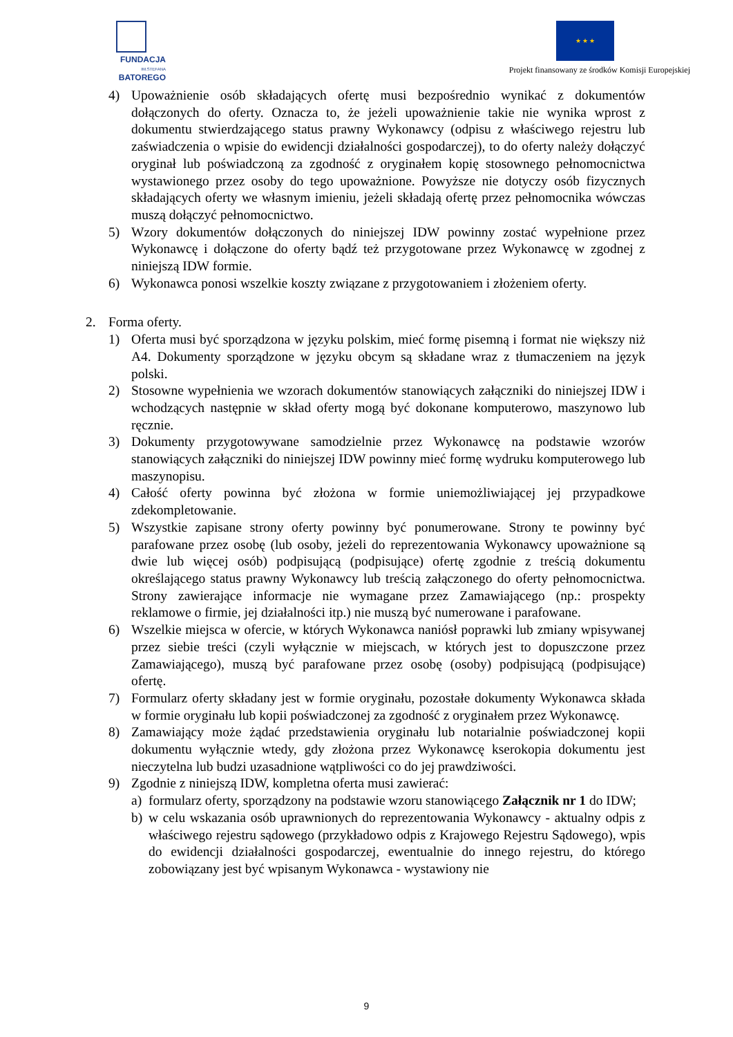FUNDACJA
IM.STEFANA BATOREGO
★ ★ ★
Projekt finansowany ze środków Komisji Europejskiej
4) Upoważnienie osób składających ofertę musi bezpośrednio wynikać z dokumentów dołączonych do oferty. Oznacza to, że jeżeli upoważnienie takie nie wynika wprost z dokumentu stwierdzającego status prawny Wykonawcy (odpisu z właściwego rejestru lub zaświadczenia o wpisie do ewidencji działalności gospodarczej), to do oferty należy dołączyć oryginał lub poświadczoną za zgodność z oryginałem kopię stosownego pełnomocnictwa wystawionego przez osoby do tego upoważnione. Powyższe nie dotyczy osób fizycznych składających oferty we własnym imieniu, jeżeli składają ofertę przez pełnomocnika wówczas muszą dołączyć pełnomocnictwo.
5) Wzory dokumentów dołączonych do niniejszej IDW powinny zostać wypełnione przez Wykonawcę i dołączone do oferty bądź też przygotowane przez Wykonawcę w zgodnej z niniejszą IDW formie.
6) Wykonawca ponosi wszelkie koszty związane z przygotowaniem i złożeniem oferty.
2. Forma oferty.
1) Oferta musi być sporządzona w języku polskim, mieć formę pisemną i format nie większy niż A4. Dokumenty sporządzone w języku obcym są składane wraz z tłumaczeniem na język polski.
2) Stosowne wypełnienia we wzorach dokumentów stanowiących załączniki do niniejszej IDW i wchodzących następnie w skład oferty mogą być dokonane komputerowo, maszynowo lub ręcznie.
3) Dokumenty przygotowywane samodzielnie przez Wykonawcę na podstawie wzorów stanowiących załączniki do niniejszej IDW powinny mieć formę wydruku komputerowego lub maszynopisu.
4) Całość oferty powinna być złożona w formie uniemożliwiającej jej przypadkowe zdekompletowanie.
5) Wszystkie zapisane strony oferty powinny być ponumerowane. Strony te powinny być parafowane przez osobę (lub osoby, jeżeli do reprezentowania Wykonawcy upoważnione są dwie lub więcej osób) podpisującą (podpisujące) ofertę zgodnie z treścią dokumentu określającego status prawny Wykonawcy lub treścią załączonego do oferty pełnomocnictwa. Strony zawierające informacje nie wymagane przez Zamawiającego (np.: prospekty reklamowe o firmie, jej działalności itp.) nie muszą być numerowane i parafowane.
6) Wszelkie miejsca w ofercie, w których Wykonawca naniósł poprawki lub zmiany wpisywanej przez siebie treści (czyli wyłącznie w miejscach, w których jest to dopuszczone przez Zamawiającego), muszą być parafowane przez osobę (osoby) podpisującą (podpisujące) ofertę.
7) Formularz oferty składany jest w formie oryginału, pozostałe dokumenty Wykonawca składa w formie oryginału lub kopii poświadczonej za zgodność z oryginałem przez Wykonawcę.
8) Zamawiający może żądać przedstawienia oryginału lub notarialnie poświadczonej kopii dokumentu wyłącznie wtedy, gdy złożona przez Wykonawcę kserokopia dokumentu jest nieczytelna lub budzi uzasadnione wątpliwości co do jej prawdziwości.
9) Zgodnie z niniejszą IDW, kompletna oferta musi zawierać:
a) formularz oferty, sporządzony na podstawie wzoru stanowiącego Załącznik nr 1 do IDW;
b) w celu wskazania osób uprawnionych do reprezentowania Wykonawcy - aktualny odpis z właściwego rejestru sądowego (przykładowo odpis z Krajowego Rejestru Sądowego), wpis do ewidencji działalności gospodarczej, ewentualnie do innego rejestru, do którego zobowiązany jest być wpisanym Wykonawca - wystawiony nie
9